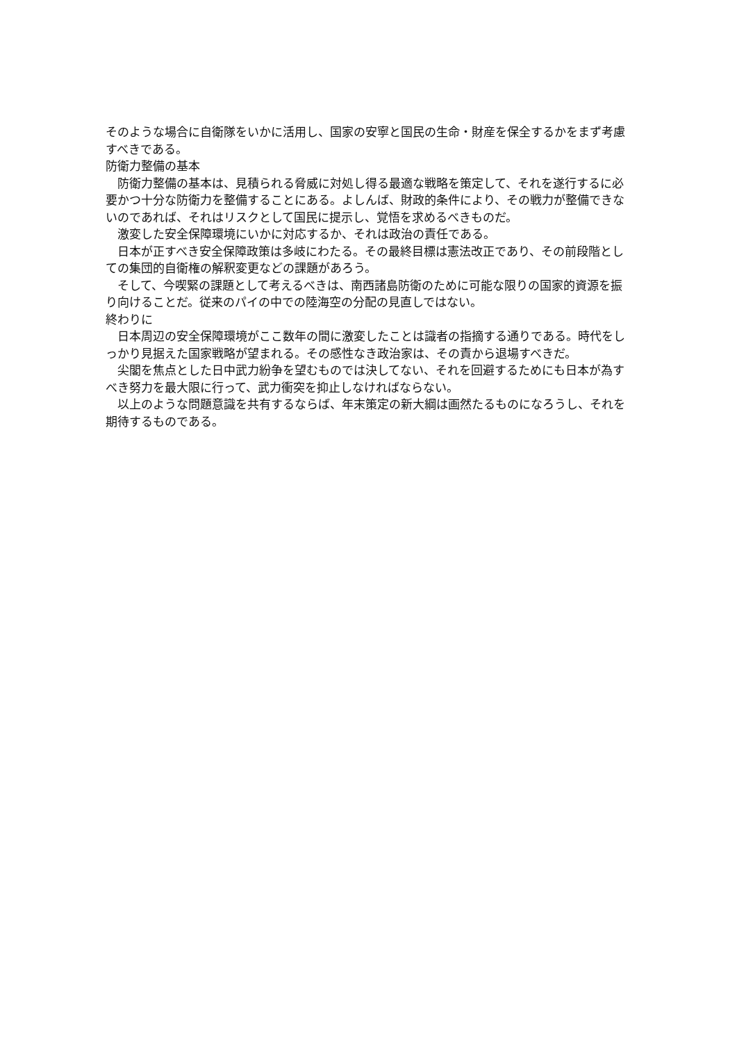そのような場合に自衛隊をいかに活用し、国家の安寧と国民の生命・財産を保全するかをまず考慮すべきである。
防衛力整備の基本
　防衛力整備の基本は、見積られる脅威に対処し得る最適な戦略を策定して、それを遂行するに必要かつ十分な防衛力を整備することにある。よしんば、財政的条件により、その戦力が整備できないのであれば、それはリスクとして国民に提示し、覚悟を求めるべきものだ。
　激変した安全保障環境にいかに対応するか、それは政治の責任である。
　日本が正すべき安全保障政策は多岐にわたる。その最終目標は憲法改正であり、その前段階としての集団的自衛権の解釈変更などの課題があろう。
　そして、今喫緊の課題として考えるべきは、南西諸島防衛のために可能な限りの国家的資源を振り向けることだ。従来のパイの中での陸海空の分配の見直しではない。
終わりに
　日本周辺の安全保障環境がここ数年の間に激変したことは識者の指摘する通りである。時代をしっかり見据えた国家戦略が望まれる。その感性なき政治家は、その責から退場すべきだ。
　尖閣を焦点とした日中武力紛争を望むものでは決してない、それを回避するためにも日本が為すべき努力を最大限に行って、武力衝突を抑止しなければならない。
　以上のような問題意識を共有するならば、年末策定の新大綱は画然たるものになろうし、それを期待するものである。